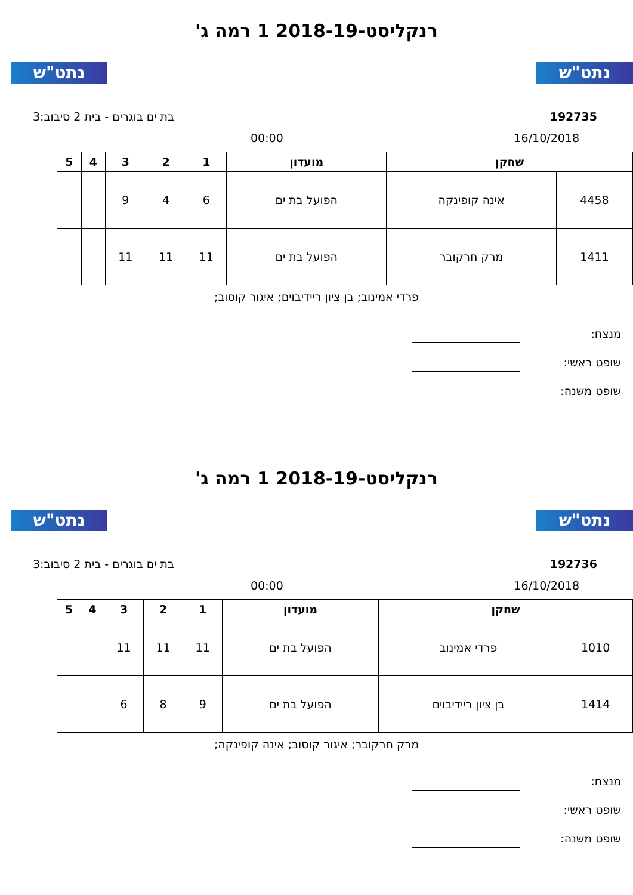נתט"ש נתט"ש
רנקליסט-2018-19 1 רמה ג'
192735 בת ים בוגרים - בית 2 סיבוב:3
16/10/2018 00:00
| שחקן | | מועדון | 1 | 2 | 3 | 4 | 5 |
| --- | --- | --- | --- | --- | --- | --- | --- |
| 4458 | אינה קופינקה | הפועל בת ים | 6 | 4 | 9 | | |
| 1411 | מרק חרקובר | הפועל בת ים | 11 | 11 | 11 | | |
פרדי אמינוב; בן ציון ריידיבוים; איגור קוסוב;
מנצח:
שופט ראשי:
שופט משנה:
נתט"ש נתט"ש
רנקליסט-2018-19 1 רמה ג'
192736 בת ים בוגרים - בית 2 סיבוב:3
16/10/2018 00:00
| שחקן | | מועדון | 1 | 2 | 3 | 4 | 5 |
| --- | --- | --- | --- | --- | --- | --- | --- |
| 1010 | פרדי אמינוב | הפועל בת ים | 11 | 11 | 11 | | |
| 1414 | בן ציון ריידיבוים | הפועל בת ים | 9 | 8 | 6 | | |
מרק חרקובר; איגור קוסוב; אינה קופינקה;
מנצח:
שופט ראשי:
שופט משנה: